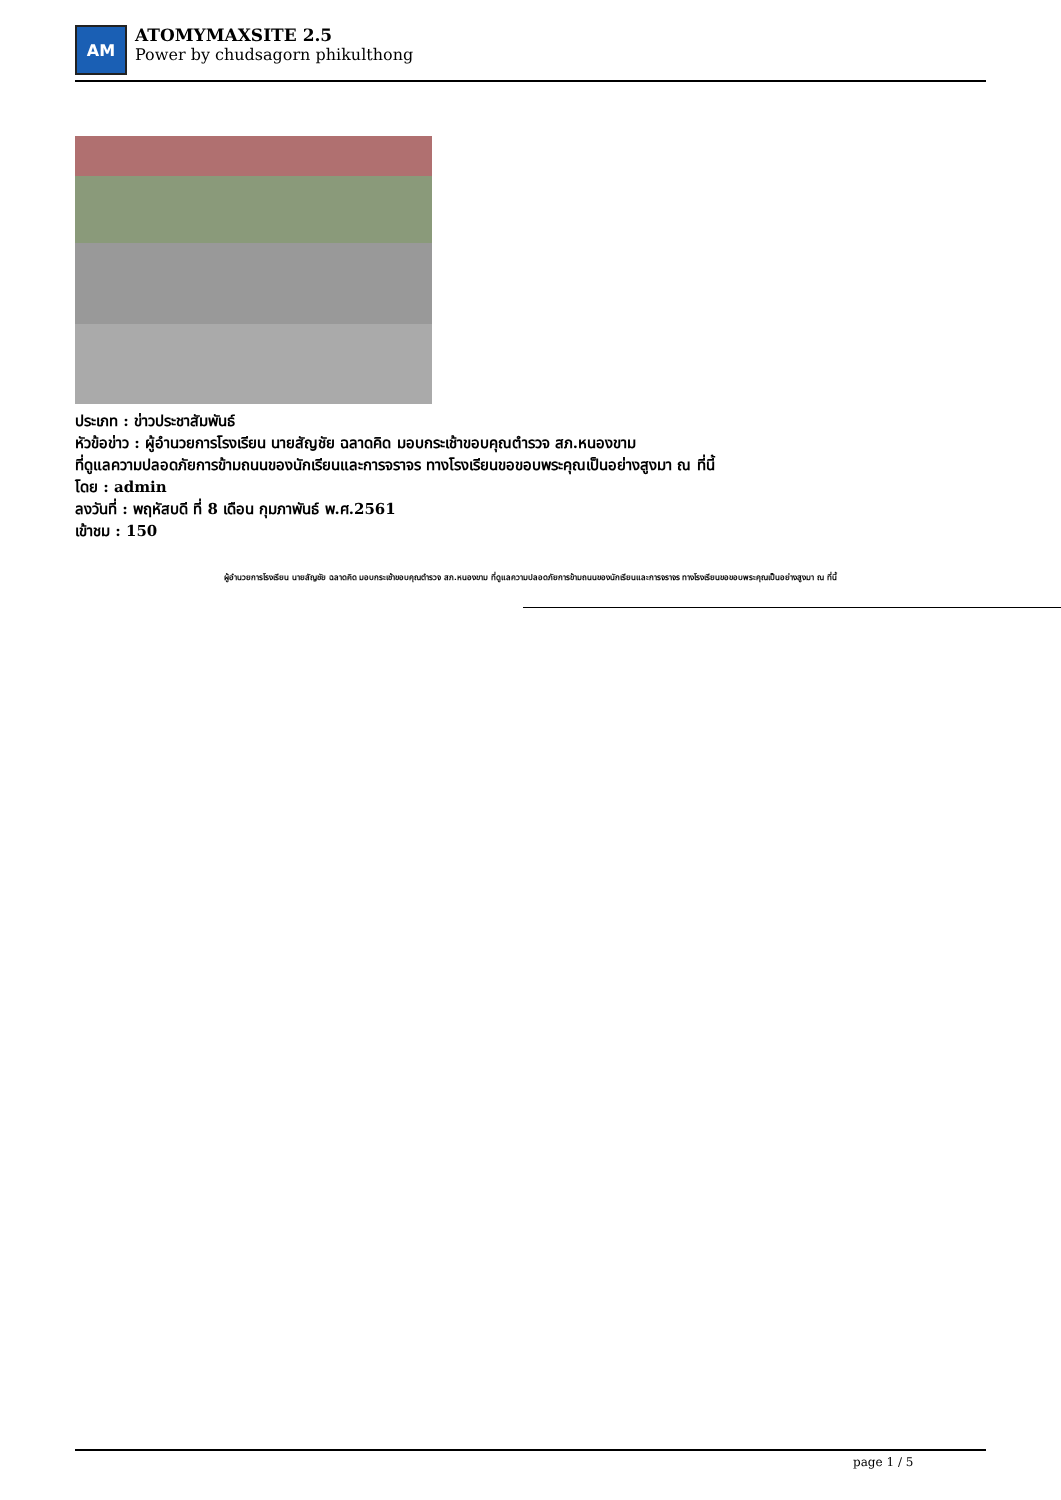AM
ATOMYMAXSITE 2.5
Power by chudsagorn phikulthong
ประเภท : ข่าวประชาสัมพันธ์
หัวข้อข่าว : ผู้อำนวยการโรงเรียน นายสัญชัย ฉลาดคิด มอบกระเช้าขอบคุณตำรวจ สภ.หนองขาม
ที่ดูแลความปลอดภัยการข้ามถนนของนักเรียนและการจราจร ทางโรงเรียนขอขอบพระคุณเป็นอย่างสูงมา ณ ที่นี้
โดย : admin
ลงวันที่ : พฤหัสบดี ที่ 8 เดือน กุมภาพันธ์ พ.ศ.2561
เข้าชม : 150
ผู้อำนวยการโรงเรียน นายสัญชัย ฉลาดคิด มอบกระเช้าขอบคุณตำรวจ สภ.หนองขาม ที่ดูแลความปลอดภัยการข้ามถนนของนักเรียนและการจราจร ทางโรงเรียนขอขอบพระคุณเป็นอย่างสูงมา ณ ที่นี้
page 1 / 5